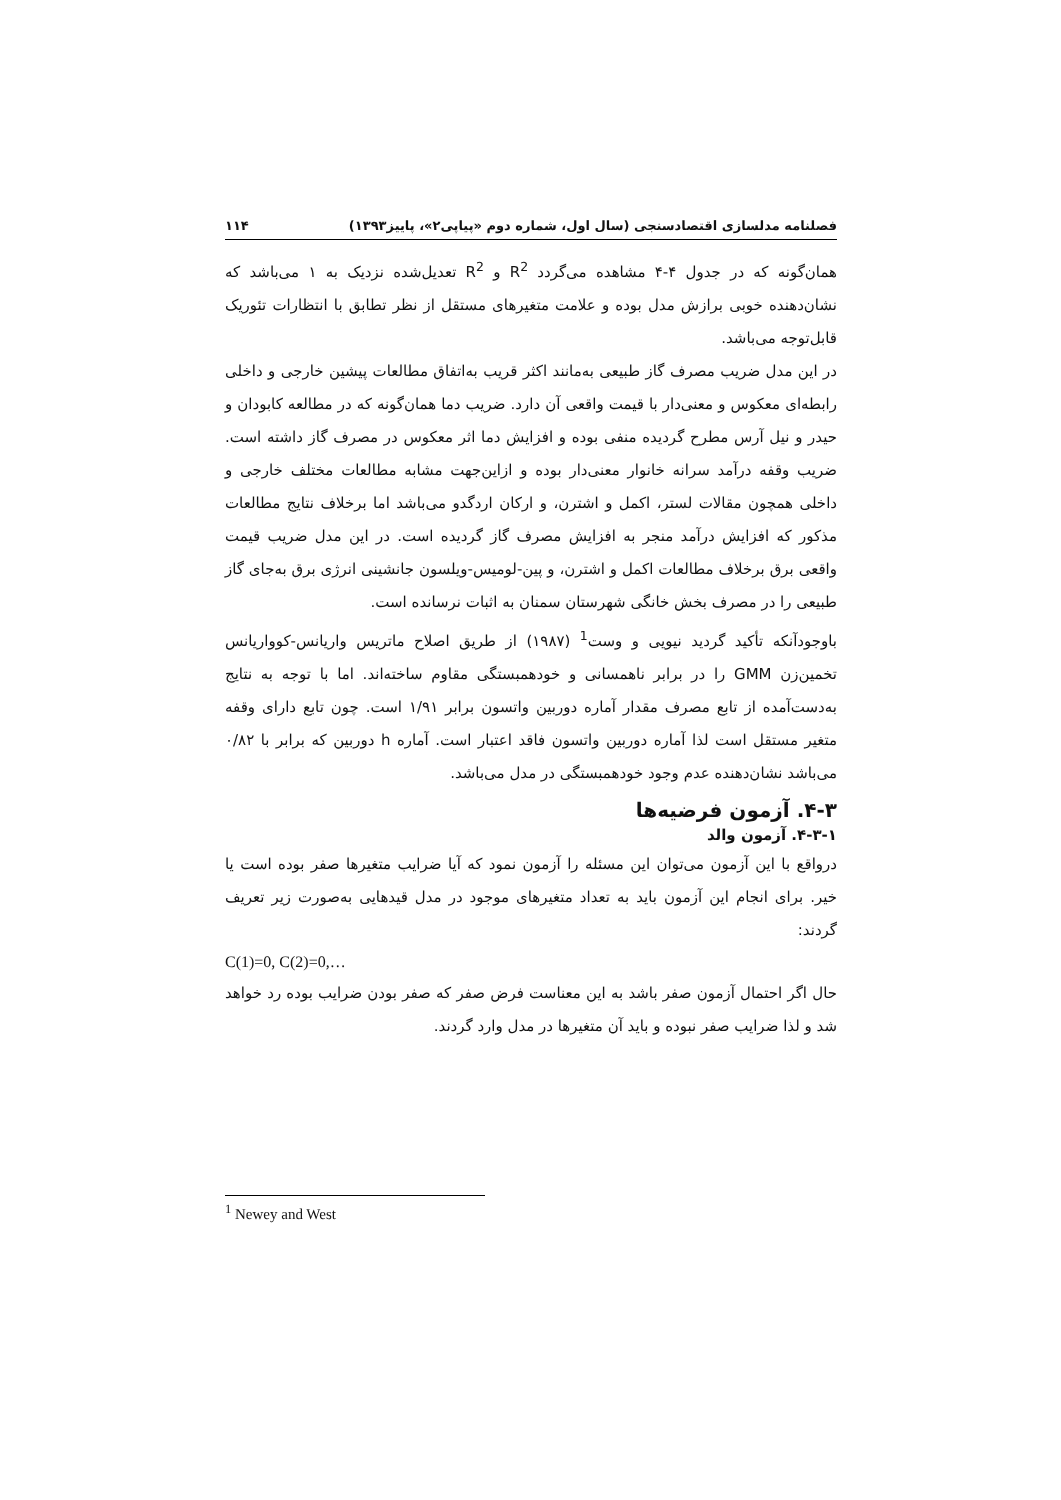فصلنامه مدلسازی اقتصادسنجی (سال اول، شماره دوم «پیاپی۲»، پاییز۱۳۹۳) ۱۱۴
همان‌گونه که در جدول ۴-۴ مشاهده می‌گردد R<sup>2</sup> و R<sup>2</sup> تعدیل‌شده نزدیک به ۱ می‌باشد که نشان‌دهنده خوبی برازش مدل بوده و علامت متغیرهای مستقل از نظر تطابق با انتظارات تئوریک قابل‌توجه می‌باشد.
در این مدل ضریب مصرف گاز طبیعی به‌مانند اکثر قریب به‌اتفاق مطالعات پیشین خارجی و داخلی رابطه‌ای معکوس و معنی‌دار با قیمت واقعی آن دارد. ضریب دما همان‌گونه که در مطالعه کابودان و حیدر و نیل آرس مطرح گردیده منفی بوده و افزایش دما اثر معکوس در مصرف گاز داشته است. ضریب وقفه درآمد سرانه خانوار معنی‌دار بوده و ازاین‌جهت مشابه مطالعات مختلف خارجی و داخلی همچون مقالات لستر، اکمل و اشترن، و ارکان اردگدو می‌باشد اما برخلاف نتایج مطالعات مذکور که افزایش درآمد منجر به افزایش مصرف گاز گردیده است. در این مدل ضریب قیمت واقعی برق برخلاف مطالعات اکمل و اشترن، و پین-لومیس-ویلسون جانشینی انرژی برق به‌جای گاز طبیعی را در مصرف بخش خانگی شهرستان سمنان به اثبات نرسانده است.
باوجودآنکه تأکید گردید نیویی و وست<sup>1</sup> (۱۹۸۷) از طریق اصلاح ماتریس واریانس-کوواریانس تخمین‌زن GMM را در برابر ناهمسانی و خودهمبستگی مقاوم ساخته‌اند. اما با توجه به نتایج به‌دست‌آمده از تابع مصرف مقدار آماره دوربین واتسون برابر ۱/۹۱ است. چون تابع دارای وقفه متغیر مستقل است لذا آماره دوربین واتسون فاقد اعتبار است. آماره h دوربین که برابر با ۰/۸۲ می‌باشد نشان‌دهنده عدم وجود خودهمبستگی در مدل می‌باشد.
۴-۳. آزمون فرضیه‌ها
۴-۳-۱. آزمون والد
درواقع با این آزمون می‌توان این مسئله را آزمون نمود که آیا ضرایب متغیرها صفر بوده است یا خیر. برای انجام این آزمون باید به تعداد متغیرهای موجود در مدل قیدهایی به‌صورت زیر تعریف گردند:
C(1)=0, C(2)=0,…
حال اگر احتمال آزمون صفر باشد به این معناست فرض صفر که صفر بودن ضرایب بوده رد خواهد شد و لذا ضرایب صفر نبوده و باید آن متغیرها در مدل وارد گردند.
<sup>1</sup> Newey and West